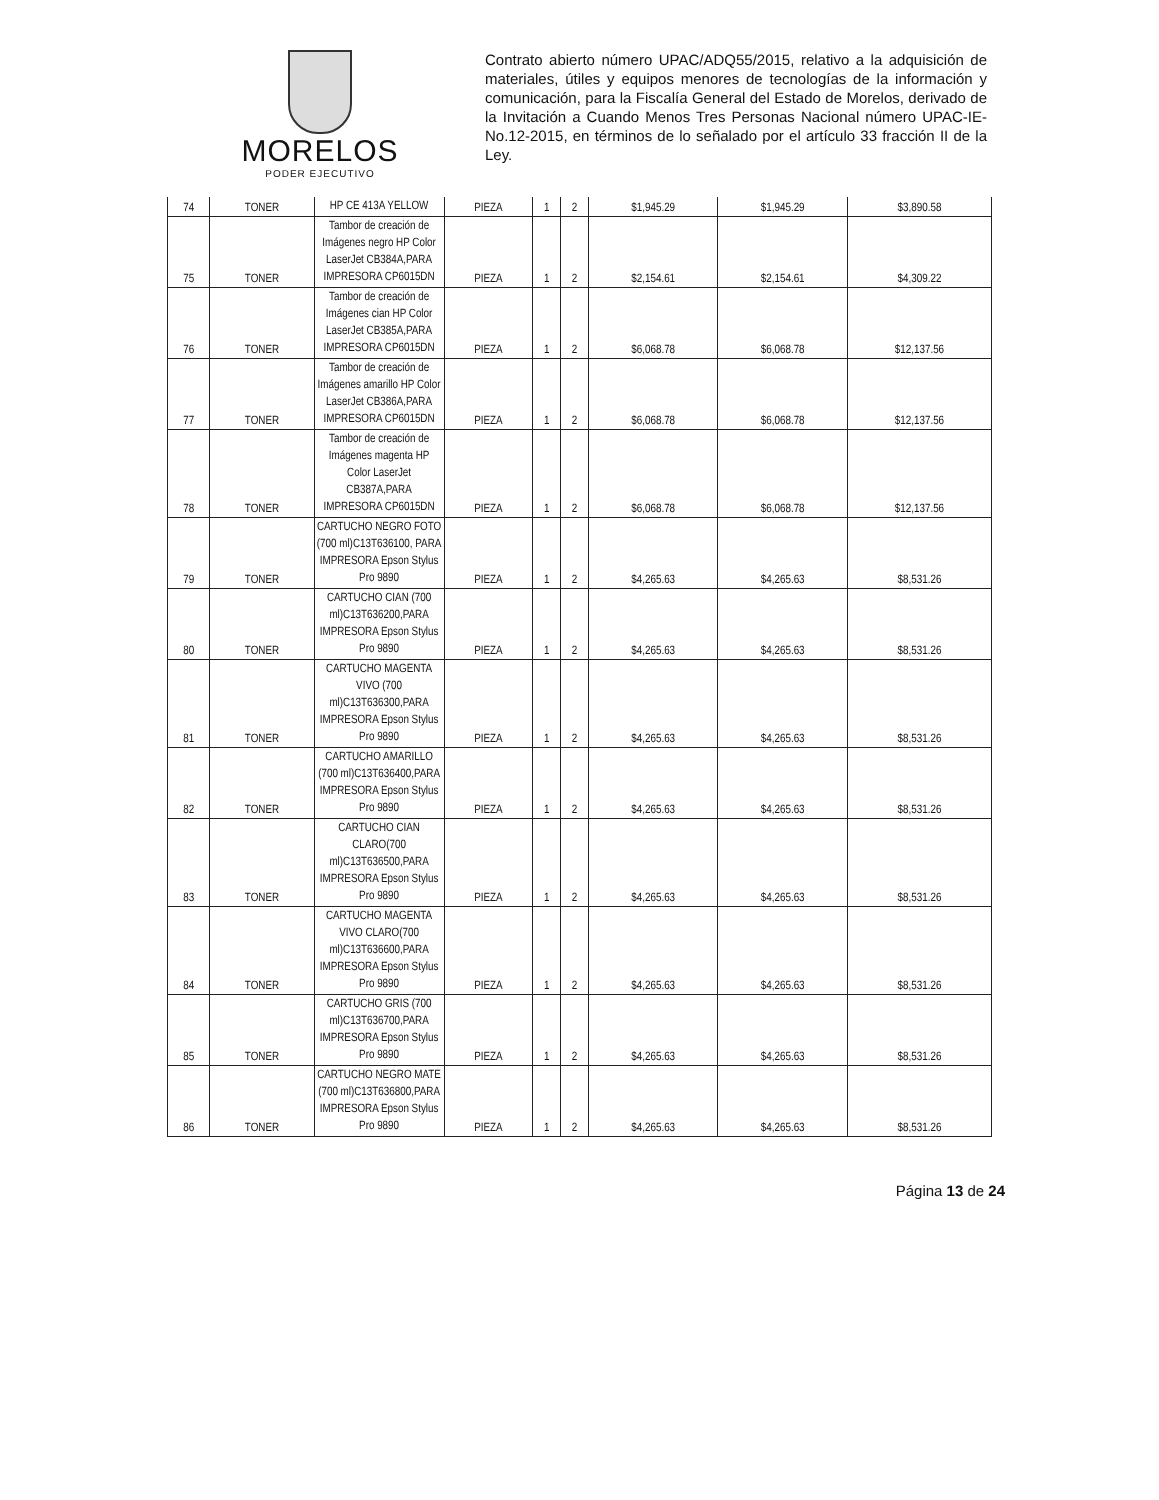MORELOS
PODER EJECUTIVO
Contrato abierto número UPAC/ADQ55/2015, relativo a la adquisición de materiales, útiles y equipos menores de tecnologías de la información y comunicación, para la Fiscalía General del Estado de Morelos, derivado de la Invitación a Cuando Menos Tres Personas Nacional número UPAC-IE-No.12-2015, en términos de lo señalado por el artículo 33 fracción II de la Ley.
| 74 | TONER | HP CE 413A YELLOW | PIEZA | 1 | 2 | $1,945.29 | $1,945.29 | $3,890.58 |
| 75 | TONER | Tambor de creación de Imágenes negro HP Color LaserJet CB384A,PARA IMPRESORA CP6015DN | PIEZA | 1 | 2 | $2,154.61 | $2,154.61 | $4,309.22 |
| 76 | TONER | Tambor de creación de Imágenes cian HP Color LaserJet CB385A,PARA IMPRESORA CP6015DN | PIEZA | 1 | 2 | $6,068.78 | $6,068.78 | $12,137.56 |
| 77 | TONER | Tambor de creación de Imágenes amarillo HP Color LaserJet CB386A,PARA IMPRESORA CP6015DN | PIEZA | 1 | 2 | $6,068.78 | $6,068.78 | $12,137.56 |
| 78 | TONER | Tambor de creación de Imágenes magenta HP Color LaserJet CB387A,PARA IMPRESORA CP6015DN | PIEZA | 1 | 2 | $6,068.78 | $6,068.78 | $12,137.56 |
| 79 | TONER | CARTUCHO NEGRO FOTO (700 ml)C13T636100, PARA IMPRESORA Epson Stylus Pro 9890 | PIEZA | 1 | 2 | $4,265.63 | $4,265.63 | $8,531.26 |
| 80 | TONER | CARTUCHO CIAN (700 ml)C13T636200,PARA IMPRESORA Epson Stylus Pro 9890 | PIEZA | 1 | 2 | $4,265.63 | $4,265.63 | $8,531.26 |
| 81 | TONER | CARTUCHO MAGENTA VIVO (700 ml)C13T636300,PARA IMPRESORA Epson Stylus Pro 9890 | PIEZA | 1 | 2 | $4,265.63 | $4,265.63 | $8,531.26 |
| 82 | TONER | CARTUCHO AMARILLO (700 ml)C13T636400,PARA IMPRESORA Epson Stylus Pro 9890 | PIEZA | 1 | 2 | $4,265.63 | $4,265.63 | $8,531.26 |
| 83 | TONER | CARTUCHO CIAN CLARO(700 ml)C13T636500,PARA IMPRESORA Epson Stylus Pro 9890 | PIEZA | 1 | 2 | $4,265.63 | $4,265.63 | $8,531.26 |
| 84 | TONER | CARTUCHO MAGENTA VIVO CLARO(700 ml)C13T636600,PARA IMPRESORA Epson Stylus Pro 9890 | PIEZA | 1 | 2 | $4,265.63 | $4,265.63 | $8,531.26 |
| 85 | TONER | CARTUCHO GRIS (700 ml)C13T636700,PARA IMPRESORA Epson Stylus Pro 9890 | PIEZA | 1 | 2 | $4,265.63 | $4,265.63 | $8,531.26 |
| 86 | TONER | CARTUCHO NEGRO MATE (700 ml)C13T636800,PARA IMPRESORA Epson Stylus Pro 9890 | PIEZA | 1 | 2 | $4,265.63 | $4,265.63 | $8,531.26 |
Página 13 de 24